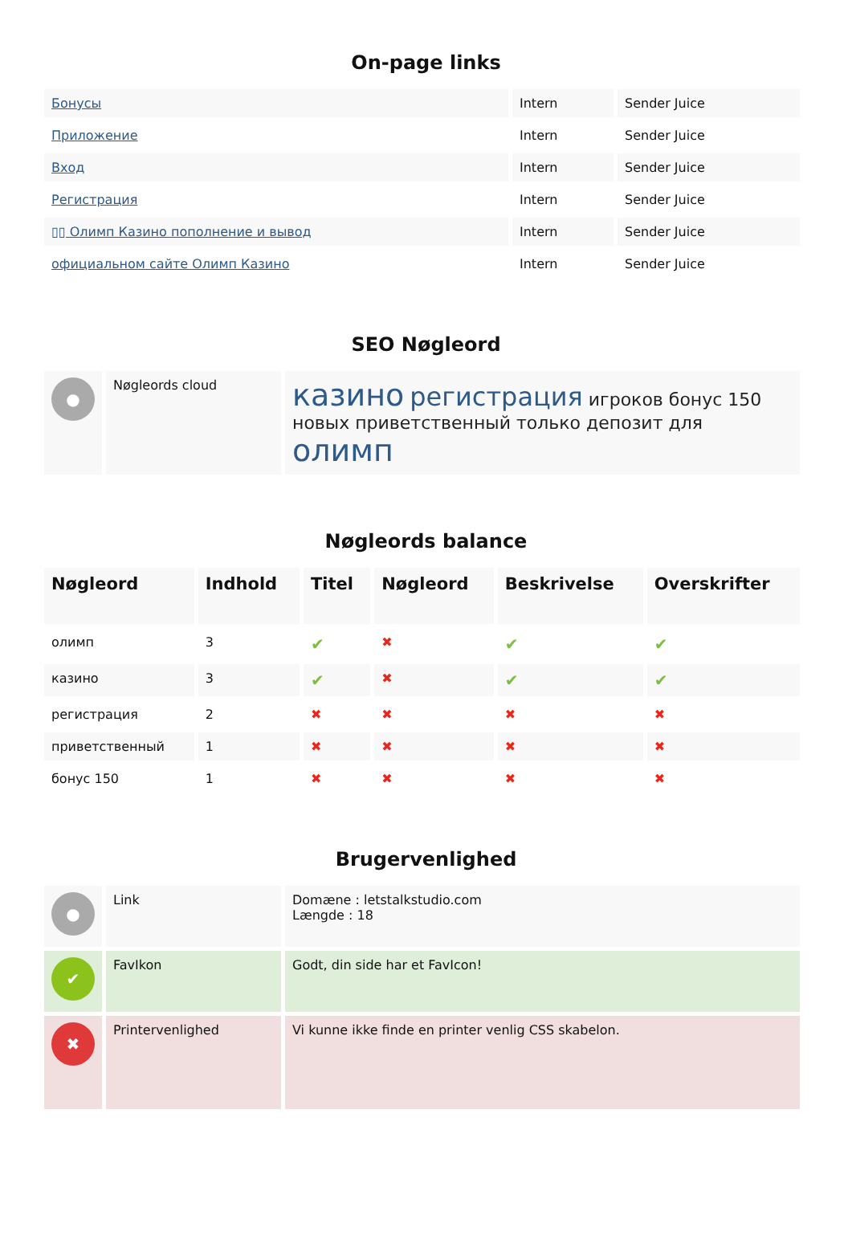On-page links
| Бонусы | Intern | Sender Juice |
| Приложение | Intern | Sender Juice |
| Вход | Intern | Sender Juice |
| Регистрация | Intern | Sender Juice |
| ▯▯ Олимп Казино пополнение и вывод | Intern | Sender Juice |
| официальном сайте Олимп Казино | Intern | Sender Juice |
SEO Nøgleord
| ● | Nøgleords cloud | казино регистрация игроков бонус 150 новых приветственный только депозит для олимп |
Nøgleords balance
| Nøgleord | Indhold | Titel | Nøgleord | Beskrivelse | Overskrifter |
| --- | --- | --- | --- | --- | --- |
| олимп | 3 | ✔ | ✖ | ✔ | ✔ |
| казино | 3 | ✔ | ✖ | ✔ | ✔ |
| регистрация | 2 | ✖ | ✖ | ✖ | ✖ |
| приветственный | 1 | ✖ | ✖ | ✖ | ✖ |
| бонус 150 | 1 | ✖ | ✖ | ✖ | ✖ |
Brugervenlighed
| ● | Link | Domæne : letstalkstudio.com Længde : 18 |
| ✔ | FavIkon | Godt, din side har et FavIcon! |
| ✖ | Printervenlighed | Vi kunne ikke finde en printer venlig CSS skabelon. |